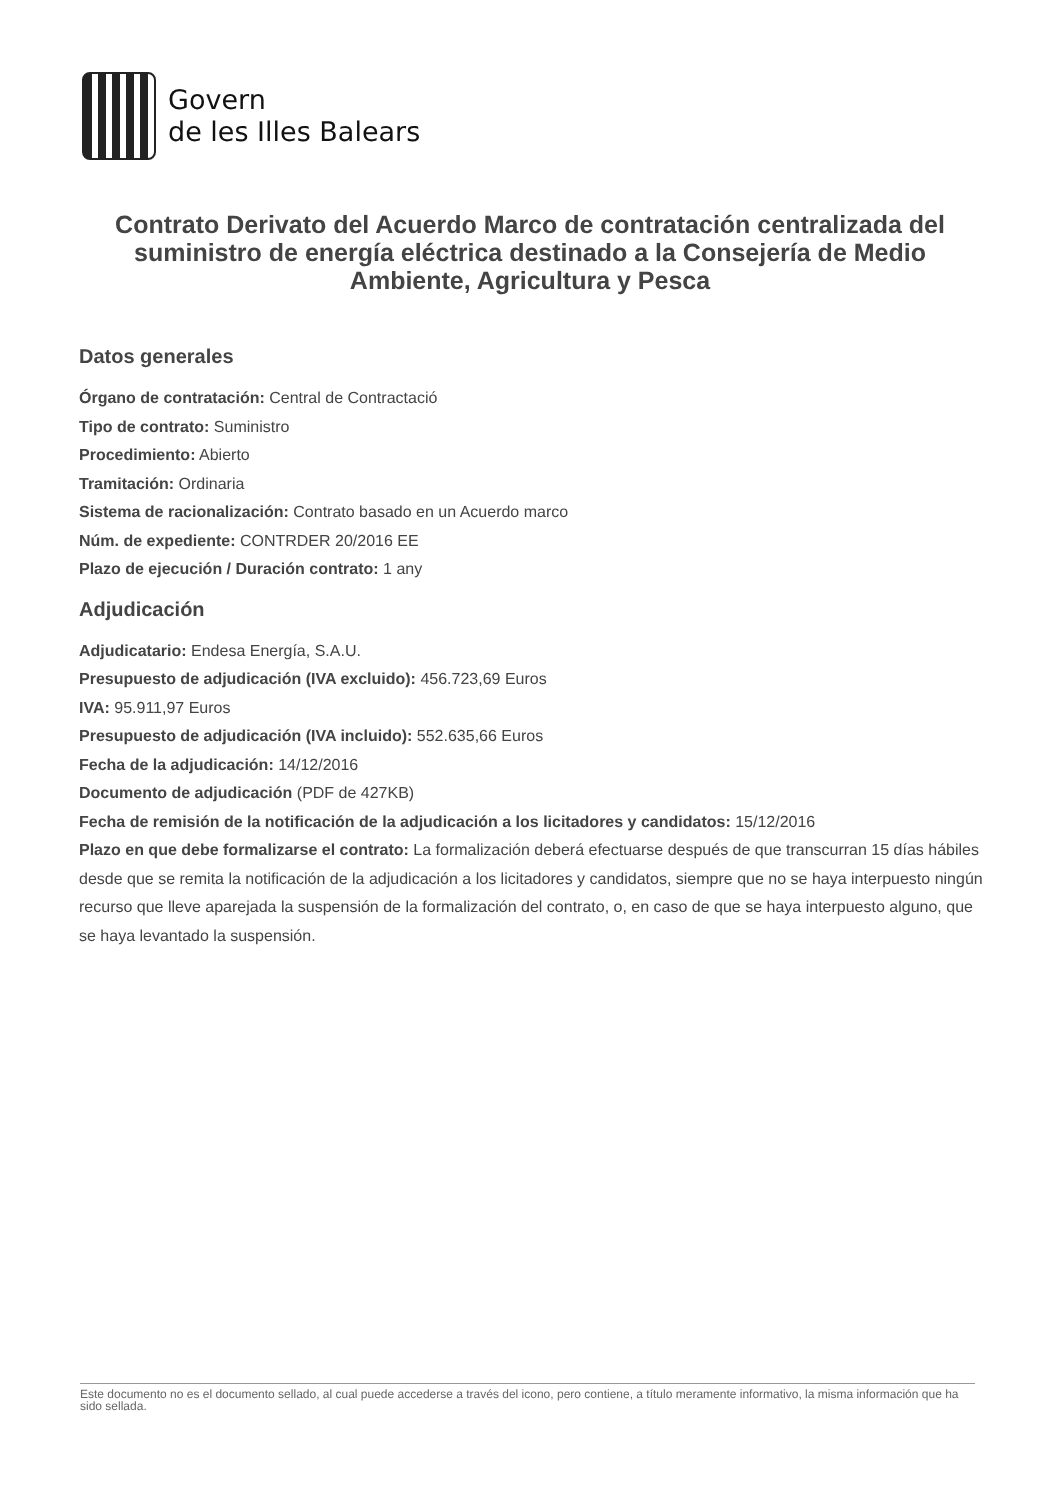Govern
de les Illes Balears
Contrato Derivato del Acuerdo Marco de contratación centralizada del suministro de energía eléctrica destinado a la Consejería de Medio Ambiente, Agricultura y Pesca
Datos generales
Órgano de contratación: Central de Contractació
Tipo de contrato: Suministro
Procedimiento: Abierto
Tramitación: Ordinaria
Sistema de racionalización: Contrato basado en un Acuerdo marco
Núm. de expediente: CONTRDER 20/2016 EE
Plazo de ejecución / Duración contrato: 1 any
Adjudicación
Adjudicatario: Endesa Energía, S.A.U.
Presupuesto de adjudicación (IVA excluido): 456.723,69 Euros
IVA: 95.911,97 Euros
Presupuesto de adjudicación (IVA incluido): 552.635,66 Euros
Fecha de la adjudicación: 14/12/2016
Documento de adjudicación (PDF de 427KB)
Fecha de remisión de la notificación de la adjudicación a los licitadores y candidatos: 15/12/2016
Plazo en que debe formalizarse el contrato: La formalización deberá efectuarse después de que transcurran 15 días hábiles desde que se remita la notificación de la adjudicación a los licitadores y candidatos, siempre que no se haya interpuesto ningún recurso que lleve aparejada la suspensión de la formalización del contrato, o, en caso de que se haya interpuesto alguno, que se haya levantado la suspensión.
Este documento no es el documento sellado, al cual puede accederse a través del icono, pero contiene, a título meramente informativo, la misma información que ha sido sellada.